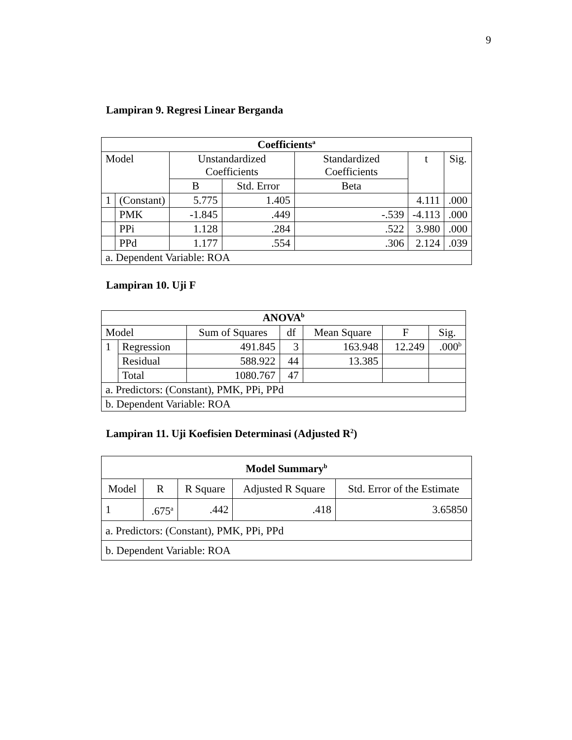9
Lampiran 9. Regresi Linear Berganda
| Coefficients<sup>a</sup> | | | | | | |
| --- | --- | --- | --- | --- | --- | --- |
| Model | | Unstandardized Coefficients | | Standardized Coefficients | t | Sig. |
| | | B | Std. Error | Beta | | |
| 1 | (Constant) | 5.775 | 1.405 | | 4.111 | .000 |
| | PMK | -1.845 | .449 | -.539 | -4.113 | .000 |
| | PPi | 1.128 | .284 | .522 | 3.980 | .000 |
| | PPd | 1.177 | .554 | .306 | 2.124 | .039 |
| a. Dependent Variable: ROA | | | | | | |
Lampiran 10. Uji F
| ANOVA<sup>b</sup> | | | | | | |
| --- | --- | --- | --- | --- | --- | --- |
| Model | | Sum of Squares | df | Mean Square | F | Sig. |
| 1 | Regression | 491.845 | 3 | 163.948 | 12.249 | .000<sup>b</sup> |
| | Residual | 588.922 | 44 | 13.385 | | |
| | Total | 1080.767 | 47 | | | |
| a. Predictors: (Constant), PMK, PPi, PPd | | | | | | |
| b. Dependent Variable: ROA | | | | | | |
Lampiran 11. Uji Koefisien Determinasi (Adjusted R<sup>2</sup>)
| Model Summary<sup>b</sup> | | | | |
| --- | --- | --- | --- | --- |
| Model | R | R Square | Adjusted R Square | Std. Error of the Estimate |
| 1 | .675<sup>a</sup> | .442 | .418 | 3.65850 |
| a. Predictors: (Constant), PMK, PPi, PPd | | | | |
| b. Dependent Variable: ROA | | | | |